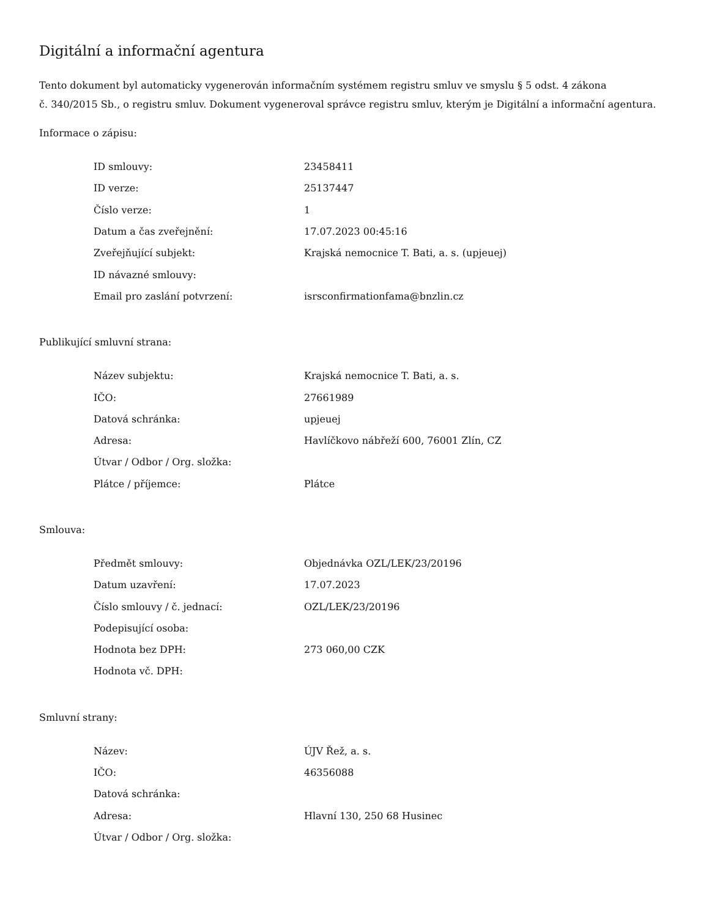Digitální a informační agentura
Tento dokument byl automaticky vygenerován informačním systémem registru smluv ve smyslu § 5 odst. 4 zákona
č. 340/2015 Sb., o registru smluv. Dokument vygeneroval správce registru smluv, kterým je Digitální a informační agentura.
Informace o zápisu:
| ID smlouvy: | 23458411 |
| ID verze: | 25137447 |
| Číslo verze: | 1 |
| Datum a čas zveřejnění: | 17.07.2023 00:45:16 |
| Zveřejňující subjekt: | Krajská nemocnice T. Bati, a. s. (upjeuej) |
| ID návazné smlouvy: | |
| Email pro zaslání potvrzení: | isrsconfirmationfama@bnzlin.cz |
Publikující smluvní strana:
| Název subjektu: | Krajská nemocnice T. Bati, a. s. |
| IČO: | 27661989 |
| Datová schránka: | upjeuej |
| Adresa: | Havlíčkovo nábřeží 600, 76001 Zlín, CZ |
| Útvar / Odbor / Org. složka: | |
| Plátce / příjemce: | Plátce |
Smlouva:
| Předmět smlouvy: | Objednávka OZL/LEK/23/20196 |
| Datum uzavření: | 17.07.2023 |
| Číslo smlouvy / č. jednací: | OZL/LEK/23/20196 |
| Podepisující osoba: | |
| Hodnota bez DPH: | 273 060,00 CZK |
| Hodnota vč. DPH: | |
Smluvní strany:
| Název: | ÚJV Řež, a. s. |
| IČO: | 46356088 |
| Datová schránka: | |
| Adresa: | Hlavní 130, 250 68 Husinec |
| Útvar / Odbor / Org. složka: | |